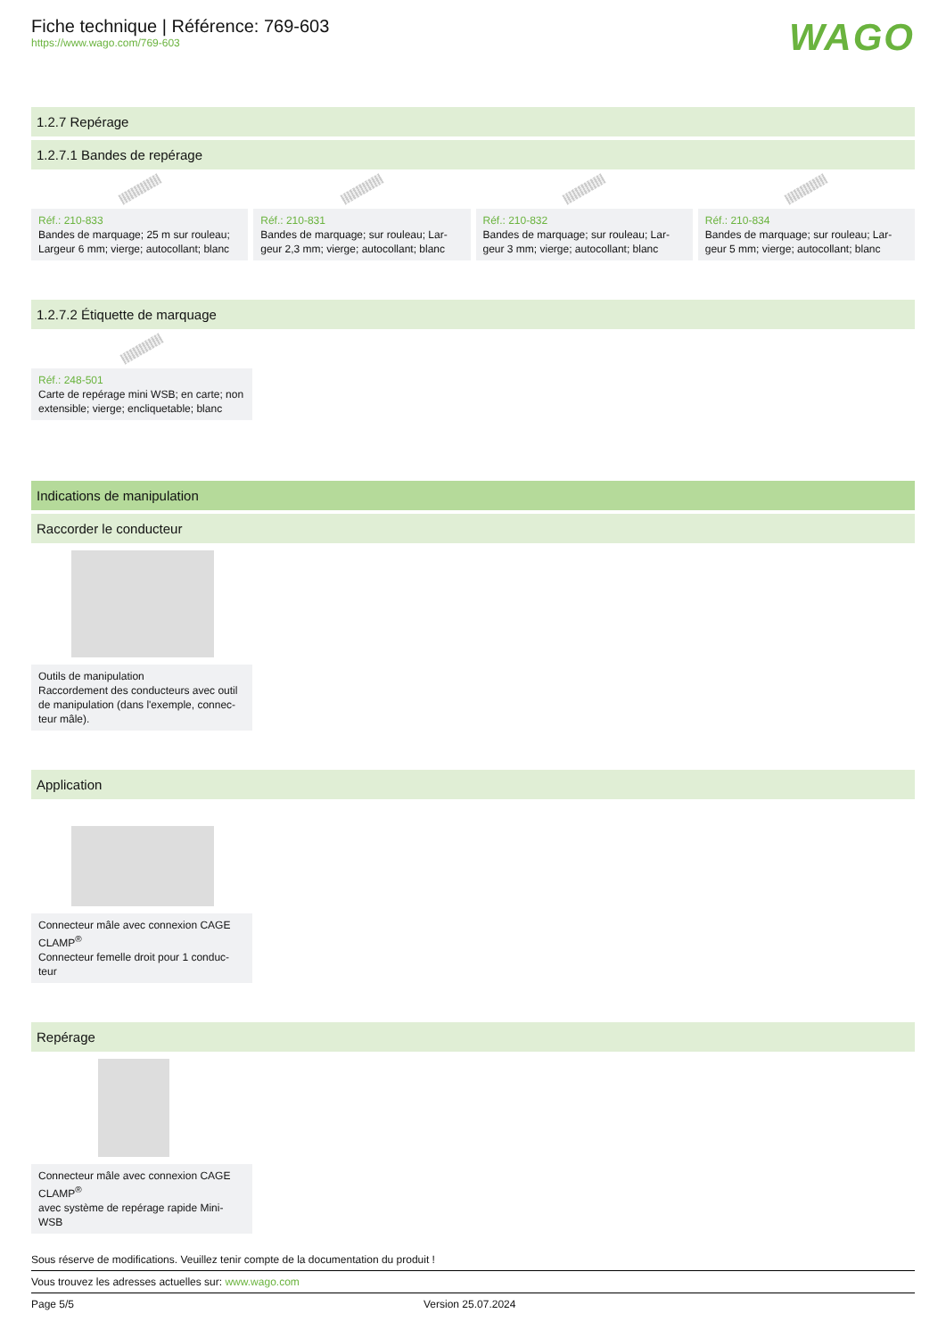Fiche technique | Référence: 769-603
https://www.wago.com/769-603
WAGO
1.2.7 Repérage
1.2.7.1 Bandes de repérage
Réf.: 210-833
Bandes de marquage; 25 m sur rouleau; Largeur 6 mm; vierge; autocollant; blanc
Réf.: 210-831
Bandes de marquage; sur rouleau; Lar-geur 2,3 mm; vierge; autocollant; blanc
Réf.: 210-832
Bandes de marquage; sur rouleau; Lar-geur 3 mm; vierge; autocollant; blanc
Réf.: 210-834
Bandes de marquage; sur rouleau; Lar-geur 5 mm; vierge; autocollant; blanc
1.2.7.2 Étiquette de marquage
Réf.: 248-501
Carte de repérage mini WSB; en carte; non extensible; vierge; encliquetable; blanc
Indications de manipulation
Raccorder le conducteur
Outils de manipulation
Raccordement des conducteurs avec outil de manipulation (dans l'exemple, connec-teur mâle).
Application
Connecteur mâle avec connexion CAGE CLAMP<sup>®</sup>
Connecteur femelle droit pour 1 conduc-teur
Repérage
Connecteur mâle avec connexion CAGE CLAMP<sup>®</sup>
avec système de repérage rapide Mini-WSB
Sous réserve de modifications. Veuillez tenir compte de la documentation du produit !
Vous trouvez les adresses actuelles sur: www.wago.com
Page 5/5 Version 25.07.2024